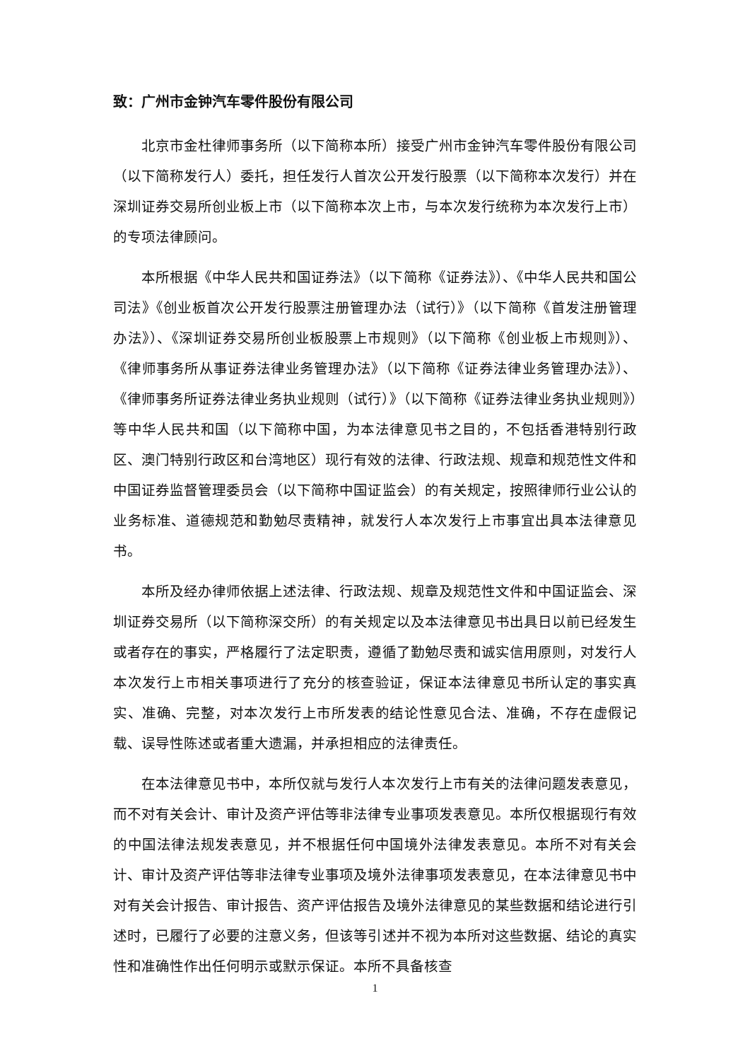致：广州市金钟汽车零件股份有限公司
北京市金杜律师事务所（以下简称本所）接受广州市金钟汽车零件股份有限公司（以下简称发行人）委托，担任发行人首次公开发行股票（以下简称本次发行）并在深圳证券交易所创业板上市（以下简称本次上市，与本次发行统称为本次发行上市）的专项法律顾问。
本所根据《中华人民共和国证券法》（以下简称《证券法》）、《中华人民共和国公司法》《创业板首次公开发行股票注册管理办法（试行）》（以下简称《首发注册管理办法》）、《深圳证券交易所创业板股票上市规则》（以下简称《创业板上市规则》）、《律师事务所从事证券法律业务管理办法》（以下简称《证券法律业务管理办法》）、《律师事务所证券法律业务执业规则（试行）》（以下简称《证券法律业务执业规则》）等中华人民共和国（以下简称中国，为本法律意见书之目的，不包括香港特别行政区、澳门特别行政区和台湾地区）现行有效的法律、行政法规、规章和规范性文件和中国证券监督管理委员会（以下简称中国证监会）的有关规定，按照律师行业公认的业务标准、道德规范和勤勉尽责精神，就发行人本次发行上市事宜出具本法律意见书。
本所及经办律师依据上述法律、行政法规、规章及规范性文件和中国证监会、深圳证券交易所（以下简称深交所）的有关规定以及本法律意见书出具日以前已经发生或者存在的事实，严格履行了法定职责，遵循了勤勉尽责和诚实信用原则，对发行人本次发行上市相关事项进行了充分的核查验证，保证本法律意见书所认定的事实真实、准确、完整，对本次发行上市所发表的结论性意见合法、准确，不存在虚假记载、误导性陈述或者重大遗漏，并承担相应的法律责任。
在本法律意见书中，本所仅就与发行人本次发行上市有关的法律问题发表意见，而不对有关会计、审计及资产评估等非法律专业事项发表意见。本所仅根据现行有效的中国法律法规发表意见，并不根据任何中国境外法律发表意见。本所不对有关会计、审计及资产评估等非法律专业事项及境外法律事项发表意见，在本法律意见书中对有关会计报告、审计报告、资产评估报告及境外法律意见的某些数据和结论进行引述时，已履行了必要的注意义务，但该等引述并不视为本所对这些数据、结论的真实性和准确性作出任何明示或默示保证。本所不具备核查
1